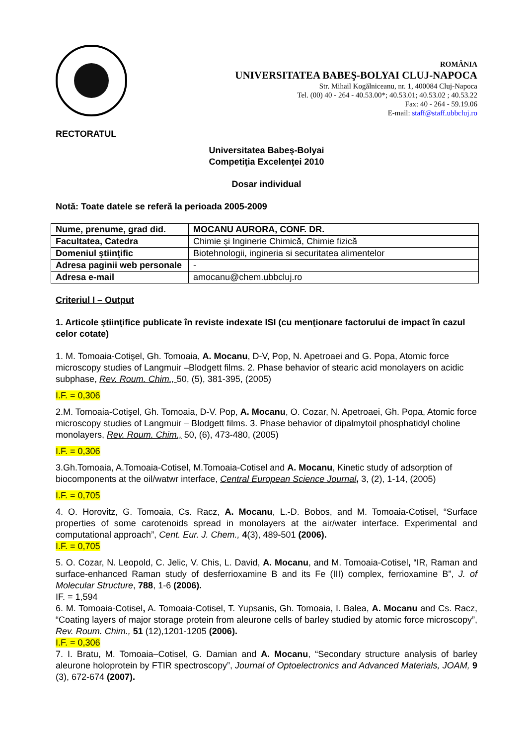ROMÂNIA
UNIVERSITATEA BABEŞ-BOLYAI CLUJ-NAPOCA
Str. Mihail Kogălniceanu, nr. 1, 400084 Cluj-Napoca
Tel. (00) 40 - 264 - 40.53.00*; 40.53.01; 40.53.02 ; 40.53.22
Fax: 40 - 264 - 59.19.06
E-mail: staff@staff.ubbcluj.ro
RECTORATUL
Universitatea Babeş-Bolyai
Competiţia Excelenţei 2010
Dosar individual
Notă: Toate datele se referă la perioada 2005-2009
| Nume, prenume, grad did. | MOCANU AURORA, CONF. DR. |
| Facultatea, Catedra | Chimie şi Inginerie Chimică, Chimie fizică |
| Domeniul ştiinţific | Biotehnologii, ingineria si securitatea alimentelor |
| Adresa paginii web personale | - |
| Adresa e-mail | amocanu@chem.ubbcluj.ro |
Criteriul I – Output
1. Articole ştiinţifice publicate în reviste indexate ISI (cu menţionare factorului de impact în cazul celor cotate)
1. M. Tomoaia-Cotişel, Gh. Tomoaia, A. Mocanu, D-V, Pop, N. Apetroaei and G. Popa, Atomic force microscopy studies of Langmuir –Blodgett films. 2. Phase behavior of stearic acid monolayers on acidic subphase, Rev. Roum. Chim., 50, (5), 381-395, (2005)
I.F. = 0,306
2.M. Tomoaia-Cotişel, Gh. Tomoaia, D-V. Pop, A. Mocanu, O. Cozar, N. Apetroaei, Gh. Popa, Atomic force microscopy studies of Langmuir – Blodgett films. 3. Phase behavior of dipalmytoil phosphatidyl choline monolayers, Rev. Roum. Chim., 50, (6), 473-480, (2005)
I.F. = 0,306
3.Gh.Tomoaia, A.Tomoaia-Cotisel, M.Tomoaia-Cotisel and A. Mocanu, Kinetic study of adsorption of biocomponents at the oil/watwr interface, Central European Science Journal, 3, (2), 1-14, (2005)
I.F. = 0,705
4. O. Horovitz, G. Tomoaia, Cs. Racz, A. Mocanu, L.-D. Bobos, and M. Tomoaia-Cotisel, “Surface properties of some carotenoids spread in monolayers at the air/water interface. Experimental and computational approach”, Cent. Eur. J. Chem., 4(3), 489-501 (2006).
I.F. = 0,705
5. O. Cozar, N. Leopold, C. Jelic, V. Chis, L. David, A. Mocanu, and M. Tomoaia-Cotisel, “IR, Raman and surface-enhanced Raman study of desferrioxamine B and its Fe (III) complex, ferrioxamine B”, J. of Molecular Structure, 788, 1-6 (2006).
IF. = 1,594
6. M. Tomoaia-Cotisel, A. Tomoaia-Cotisel, T. Yupsanis, Gh. Tomoaia, I. Balea, A. Mocanu and Cs. Racz, “Coating layers of major storage protein from aleurone cells of barley studied by atomic force microscopy”, Rev. Roum. Chim., 51 (12),1201-1205 (2006).
I.F. = 0,306
7. I. Bratu, M. Tomoaia–Cotisel, G. Damian and A. Mocanu, “Secondary structure analysis of barley aleurone holoprotein by FTIR spectroscopy”, Journal of Optoelectronics and Advanced Materials, JOAM, 9 (3), 672-674 (2007).